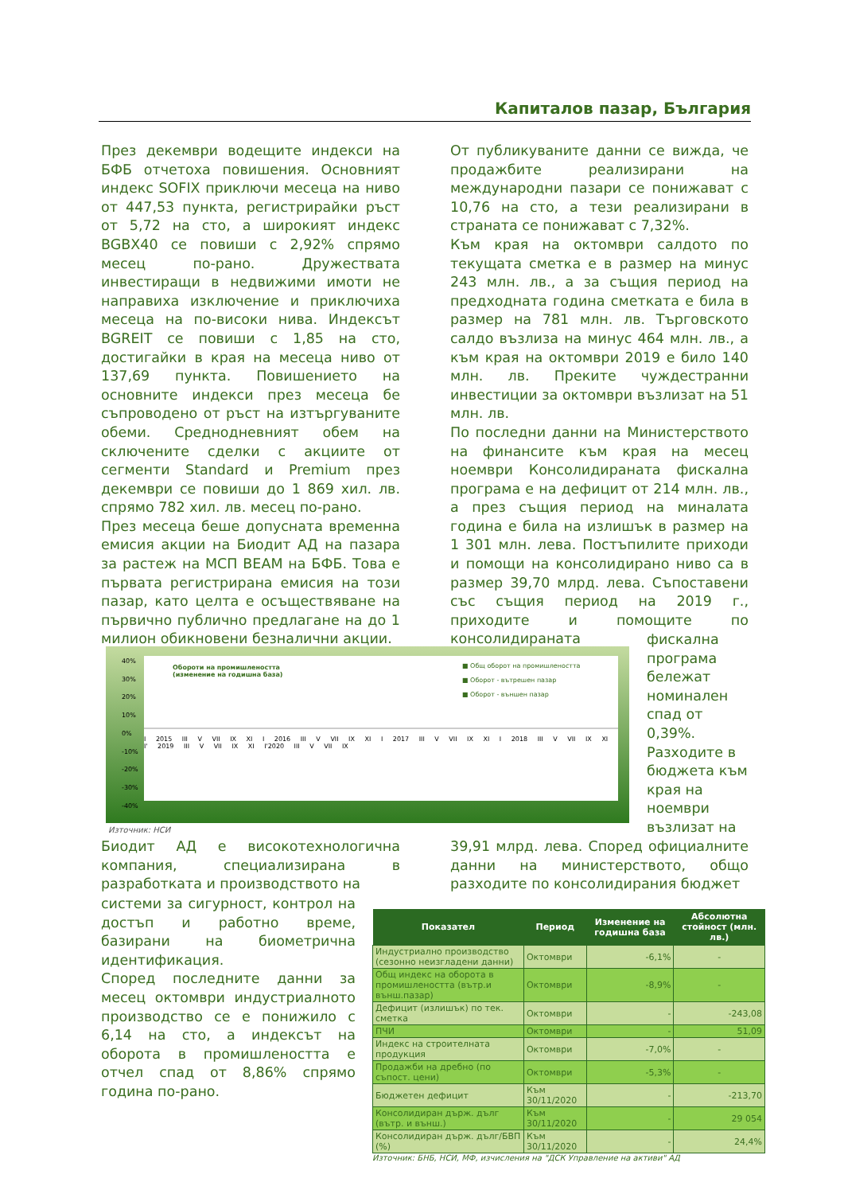Капиталов пазар, България
През декември водещите индекси на БФБ отчетоха повишения. Основният индекс SOFIX приключи месеца на ниво от 447,53 пункта, регистрирайки ръст от 5,72 на сто, а широкият индекс BGBX40 се повиши с 2,92% спрямо месец по-рано. Дружествата инвестиращи в недвижими имоти не направиха изключение и приключиха месеца на по-високи нива. Индексът BGREIT се повиши с 1,85 на сто, достигайки в края на месеца ниво от 137,69 пункта. Повишението на основните индекси през месеца бе съпроводено от ръст на изтъргуваните обеми. Среднодневният обем на сключените сделки с акциите от сегменти Standard и Premium през декември се повиши до 1 869 хил. лв. спрямо 782 хил. лв. месец по-рано.
През месеца беше допусната временна емисия акции на Биодит АД на пазара за растеж на МСП BEAM на БФБ. Това е първата регистрирана емисия на този пазар, като целта е осъществяване на първично публично предлагане на до 1 милион обикновени безналични акции.
От публикуваните данни се вижда, че продажбите реализирани на международни пазари се понижават с 10,76 на сто, а тези реализирани в страната се понижават с 7,32%.
Към края на октомври салдото по текущата сметка е в размер на минус 243 млн. лв., а за същия период на предходната година сметката е била в размер на 781 млн. лв. Търговското салдо възлиза на минус 464 млн. лв., а към края на октомври 2019 е било 140 млн. лв. Преките чуждестранни инвестиции за октомври възлизат на 51 млн. лв.
По последни данни на Министерството на финансите към края на месец ноември Консолидираната фискална програма е на дефицит от 214 млн. лв., а през същия период на миналата година е била на излишък в размер на 1 301 млн. лева. Постъпилите приходи и помощи на консолидирано ниво са в размер 39,70 млрд. лева. Съпоставени със същия период на 2019 г., приходите и помощите по консолидираната
фискална програма бележат номинален спад от 0,39%. Разходите в бюджета към края на ноември възлизат на
39,91 млрд. лева. Според официалните данни на министерството, общо разходите по консолидирания бюджет
40%
30%
20%
10%
0%
-10%
-20%
-30%
-40%
Обороти на промишлеността
(изменение на годишна база)
■ Общ оборот на промишлеността
■ Оборот - вътрешен пазар
■ Оборот - външен пазар
I 2015 III V VII IX XI I 2016 III V VII IX XI I 2017 III V VII IX XI I 2018 III V VII IX XI I' 2019 III V VII IX XI I'2020 III V VII IX
Източник: НСИ
Биодит АД е високотехнологична компания, специализирана в разработката и производството на
системи за сигурност, контрол на достъп и работно време, базирани на биометрична идентификация.
Според последните данни за месец октомври индустриалното производство се е понижило с 6,14 на сто, а индексът на оборота в промишлеността е отчел спад от 8,86% спрямо година по-рано.
| Показател | Период | Изменение на годишна база | Абсолютна стойност (млн. лв.) |
| --- | --- | --- | --- |
| Индустриално производство (сезонно неизгладени данни) | Октомври | -6,1% | - |
| Общ индекс на оборота в промишлеността (вътр.и външ.пазар) | Октомври | -8,9% | - |
| Дефицит (излишък) по тек. сметка | Октомври | - | -243,08 |
| ПЧИ | Октомври | - | 51,09 |
| Индекс на строителната продукция | Октомври | -7,0% | - |
| Продажби на дребно (по съпост. цени) | Октомври | -5,3% | - |
| Бюджетен дефицит | Към 30/11/2020 | - | -213,70 |
| Консолидиран държ. дълг (вътр. и външ.) | Към 30/11/2020 | - | 29 054 |
| Консолидиран държ. дълг/БВП (%) | Към 30/11/2020 | - | 24,4% |
Източник: БНБ, НСИ, МФ, изчисления на "ДСК Управление на активи" АД